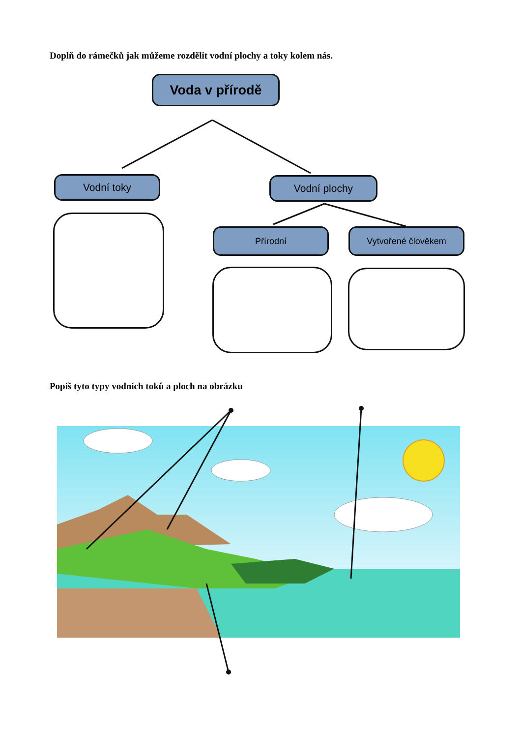Doplň do rámečků jak můžeme rozdělit vodní plochy a toky kolem nás.
Voda v přírodě
Vodní toky Vodní plochy
Přírodní Vytvořené člověkem
Popiš tyto typy vodních toků a ploch na obrázku